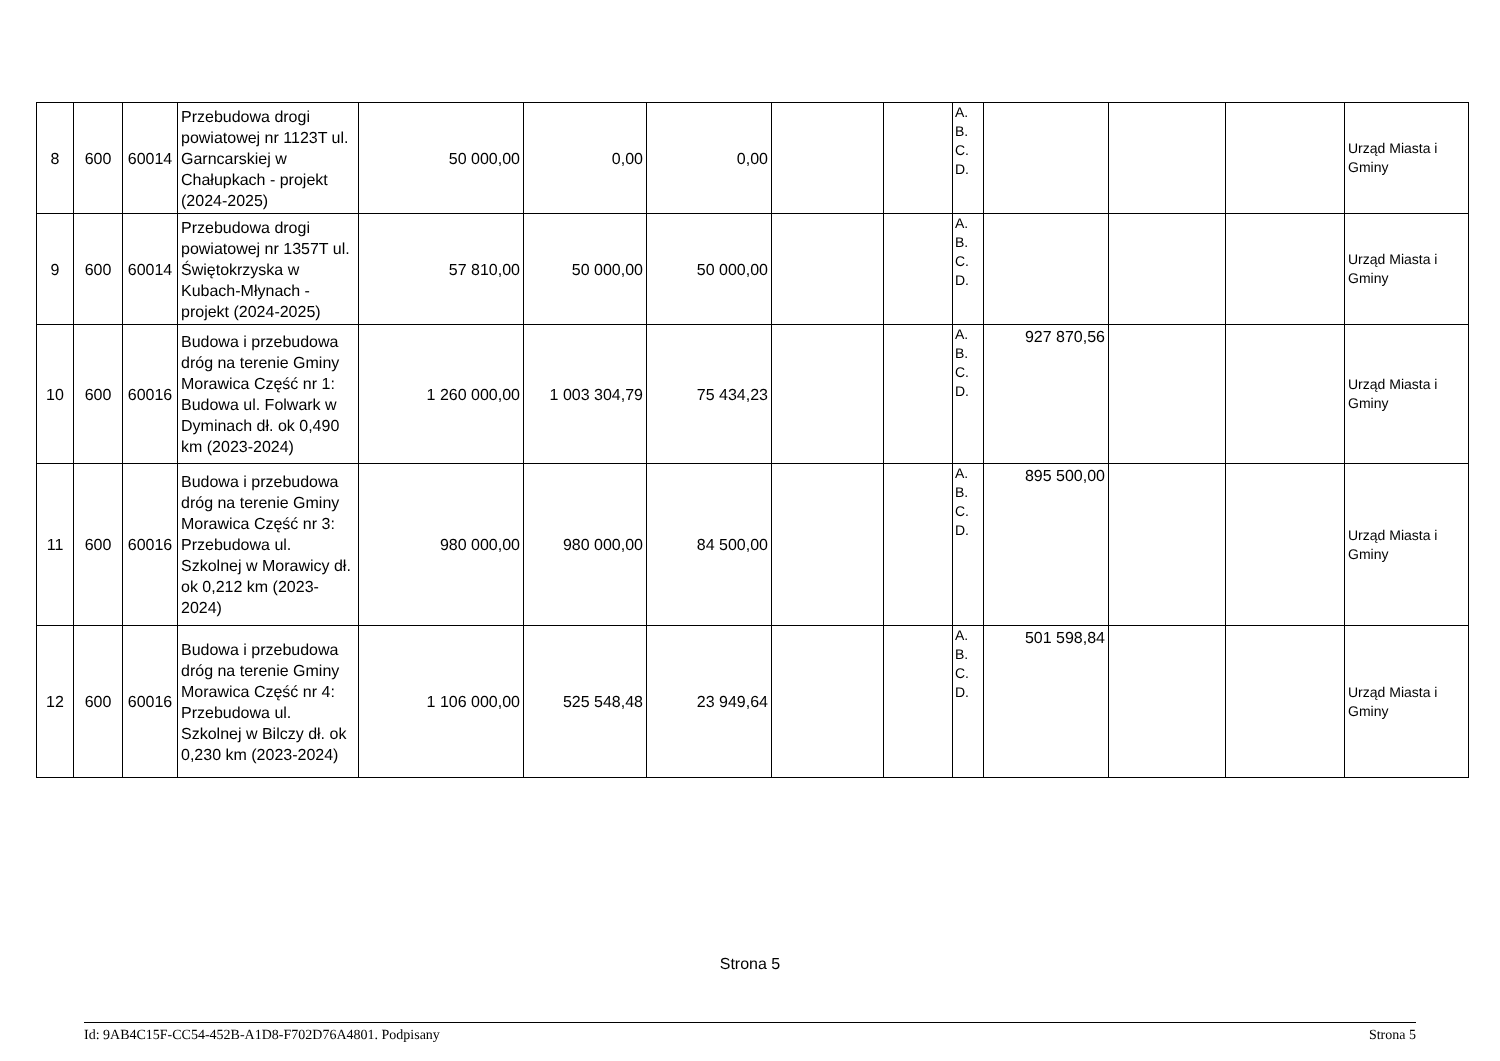| 8 | 600 | 60014 | Przebudowa drogi powiatowej nr 1123T ul. Garncarskiej w Chałupkach - projekt (2024-2025) | 50 000,00 | 0,00 | 0,00 | | | A. B. C. D. | | | | Urząd Miasta i Gminy |
| 9 | 600 | 60014 | Przebudowa drogi powiatowej nr 1357T ul. Świętokrzyska w Kubach-Młynach - projekt (2024-2025) | 57 810,00 | 50 000,00 | 50 000,00 | | | A. B. C. D. | | | | Urząd Miasta i Gminy |
| 10 | 600 | 60016 | Budowa i przebudowa dróg na terenie Gminy Morawica Część nr 1: Budowa ul. Folwark w Dyminach dł. ok 0,490 km (2023-2024) | 1 260 000,00 | 1 003 304,79 | 75 434,23 | | | A. B. C. D. | 927 870,56 | | | Urząd Miasta i Gminy |
| 11 | 600 | 60016 | Budowa i przebudowa dróg na terenie Gminy Morawica Część nr 3: Przebudowa ul. Szkolnej w Morawicy dł. ok 0,212 km (2023-2024) | 980 000,00 | 980 000,00 | 84 500,00 | | | A. B. C. D. | 895 500,00 | | | Urząd Miasta i Gminy |
| 12 | 600 | 60016 | Budowa i przebudowa dróg na terenie Gminy Morawica Część nr 4: Przebudowa ul. Szkolnej w Bilczy dł. ok 0,230 km (2023-2024) | 1 106 000,00 | 525 548,48 | 23 949,64 | | | A. B. C. D. | 501 598,84 | | | Urząd Miasta i Gminy |
Strona 5
Id: 9AB4C15F-CC54-452B-A1D8-F702D76A4801. Podpisany Strona 5